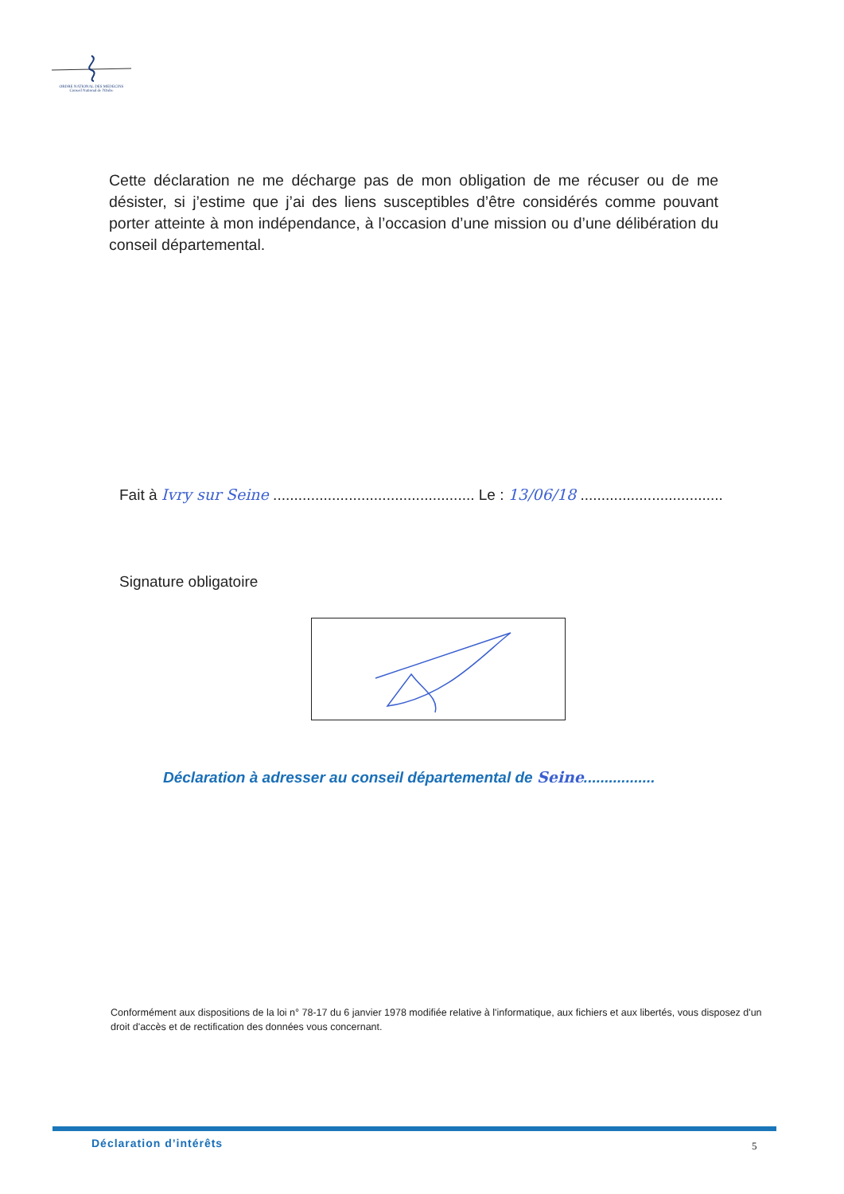ORDRE NATIONAL DES MEDECINS
Conseil National de l'Ordre
Cette déclaration ne me décharge pas de mon obligation de me récuser ou de me désister, si j’estime que j’ai des liens susceptibles d’être considérés comme pouvant porter atteinte à mon indépendance, à l’occasion d’une mission ou d’une délibération du conseil départemental.
Fait à Ivry sur Seine ................................................ Le : 13/06/18 ..................................
Signature obligatoire
Déclaration à adresser au conseil départemental de Seine.................
Conformément aux dispositions de la loi n° 78-17 du 6 janvier 1978 modifiée relative à l'informatique, aux fichiers et aux libertés, vous disposez d'un droit d'accès et de rectification des données vous concernant.
Déclaration d’intérêts 5